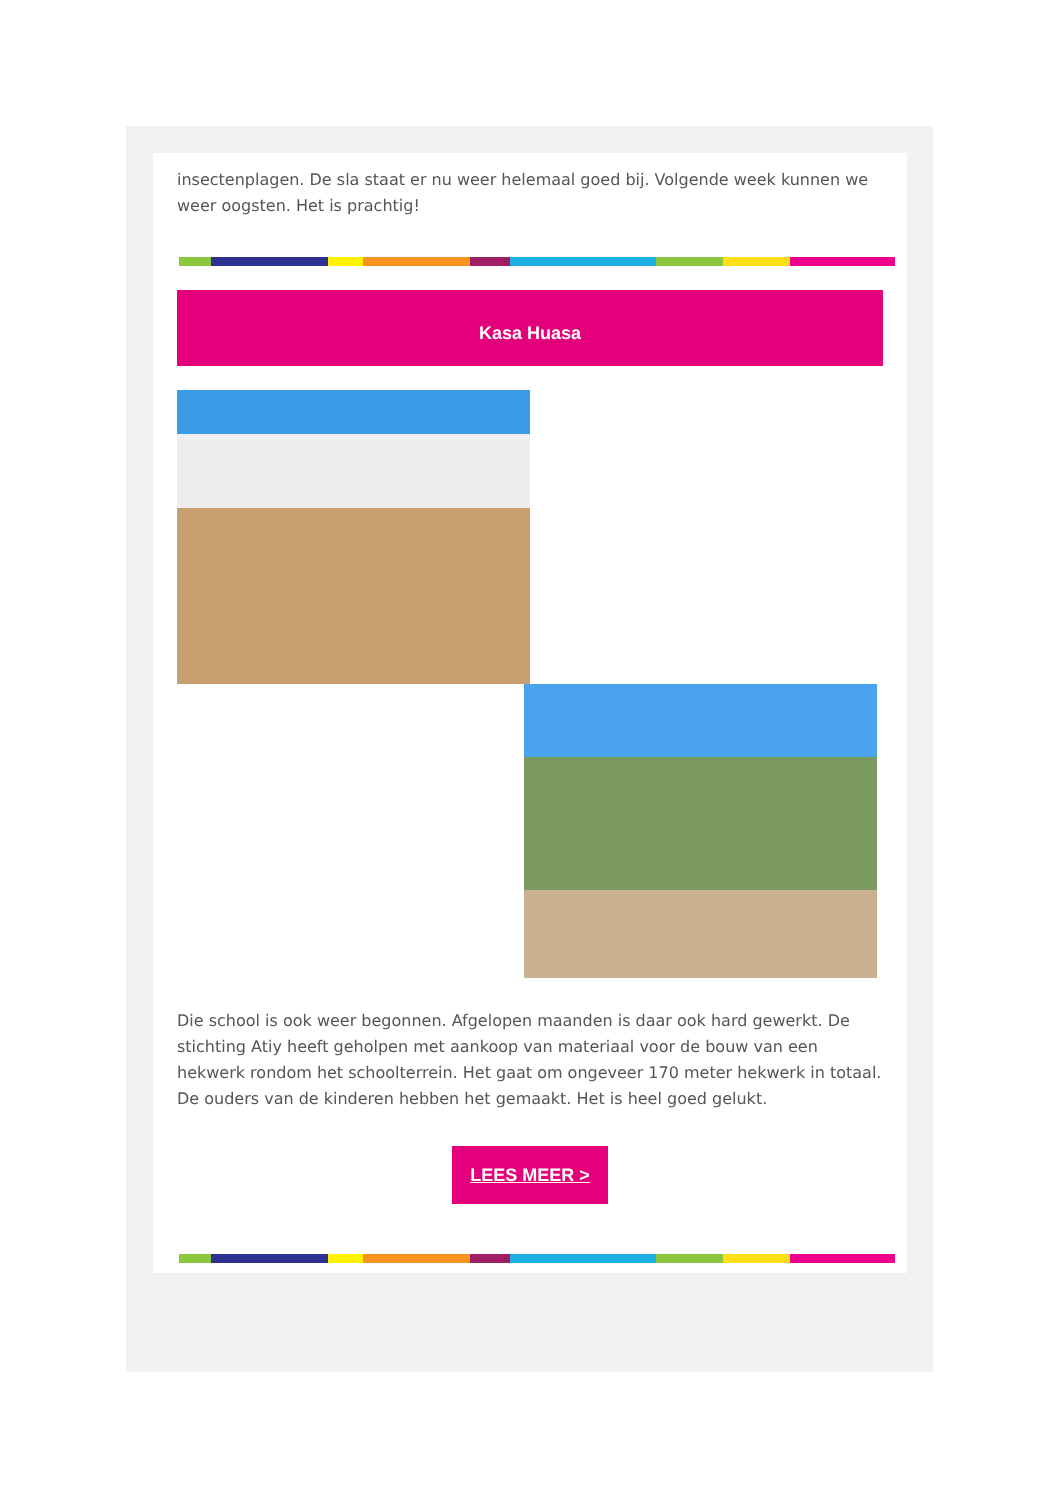insectenplagen. De sla staat er nu weer helemaal goed bij. Volgende week kunnen we weer oogsten. Het is prachtig!
Kasa Huasa
Die school is ook weer begonnen. Afgelopen maanden is daar ook hard gewerkt. De stichting Atiy heeft geholpen met aankoop van materiaal voor de bouw van een hekwerk rondom het schoolterrein. Het gaat om ongeveer 170 meter hekwerk in totaal. De ouders van de kinderen hebben het gemaakt. Het is heel goed gelukt.
LEES MEER >